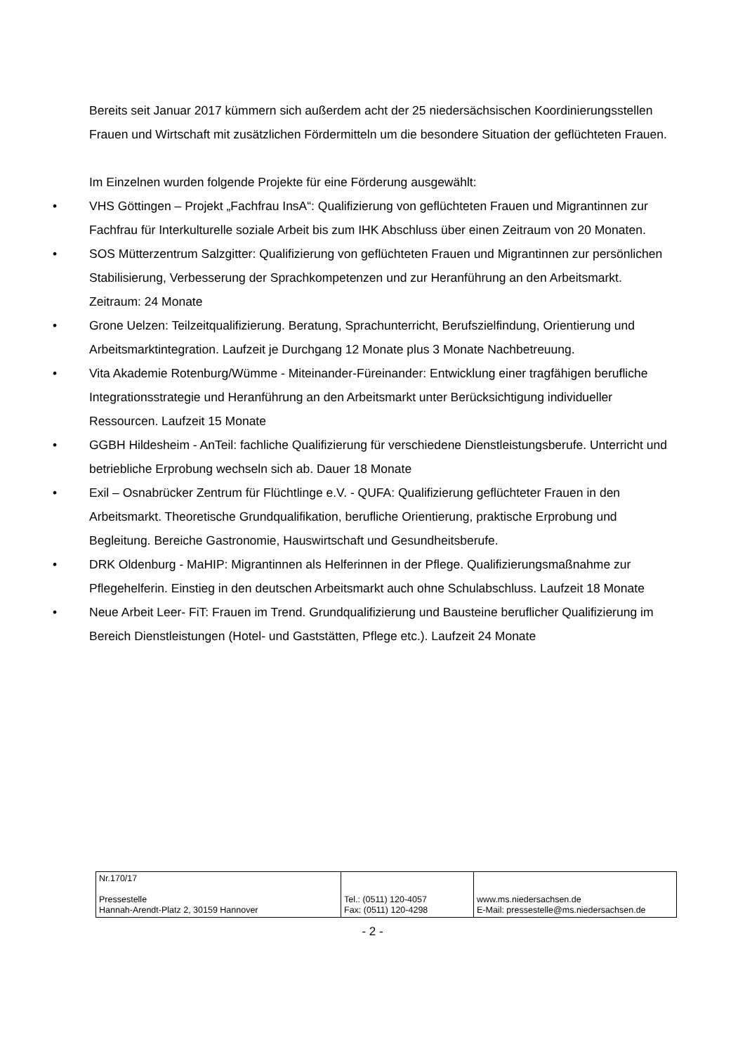Bereits seit Januar 2017 kümmern sich außerdem acht der 25 niedersächsischen Koordinierungsstellen Frauen und Wirtschaft mit zusätzlichen Fördermitteln um die besondere Situation der geflüchteten Frauen.
Im Einzelnen wurden folgende Projekte für eine Förderung ausgewählt:
• VHS Göttingen – Projekt „Fachfrau InsA“: Qualifizierung von geflüchteten Frauen und Migrantinnen zur Fachfrau für Interkulturelle soziale Arbeit bis zum IHK Abschluss über einen Zeitraum von 20 Monaten.
• SOS Mütterzentrum Salzgitter: Qualifizierung von geflüchteten Frauen und Migrantinnen zur persönlichen Stabilisierung, Verbesserung der Sprachkompetenzen und zur Heranführung an den Arbeitsmarkt. Zeitraum: 24 Monate
• Grone Uelzen: Teilzeitqualifizierung. Beratung, Sprachunterricht, Berufszielfindung, Orientierung und Arbeitsmarktintegration. Laufzeit je Durchgang 12 Monate plus 3 Monate Nachbetreuung.
• Vita Akademie Rotenburg/Wümme - Miteinander-Füreinander: Entwicklung einer tragfähigen berufliche Integrationsstrategie und Heranführung an den Arbeitsmarkt unter Berücksichtigung individueller Ressourcen. Laufzeit 15 Monate
• GGBH Hildesheim - AnTeil: fachliche Qualifizierung für verschiedene Dienstleistungsberufe. Unterricht und betriebliche Erprobung wechseln sich ab. Dauer 18 Monate
• Exil – Osnabrücker Zentrum für Flüchtlinge e.V. - QUFA: Qualifizierung geflüchteter Frauen in den Arbeitsmarkt. Theoretische Grundqualifikation, berufliche Orientierung, praktische Erprobung und Begleitung. Bereiche Gastronomie, Hauswirtschaft und Gesundheitsberufe.
• DRK Oldenburg - MaHIP: Migrantinnen als Helferinnen in der Pflege. Qualifizierungsmaßnahme zur Pflegehelferin. Einstieg in den deutschen Arbeitsmarkt auch ohne Schulabschluss. Laufzeit 18 Monate
• Neue Arbeit Leer- FiT: Frauen im Trend. Grundqualifizierung und Bausteine beruflicher Qualifizierung im Bereich Dienstleistungen (Hotel- und Gaststätten, Pflege etc.). Laufzeit 24 Monate
| Nr.170/17 Pressestelle Hannah-Arendt-Platz 2, 30159 Hannover | Tel.: (0511) 120-4057 Fax: (0511) 120-4298 | www.ms.niedersachsen.de E-Mail: pressestelle@ms.niedersachsen.de |
- 2 -